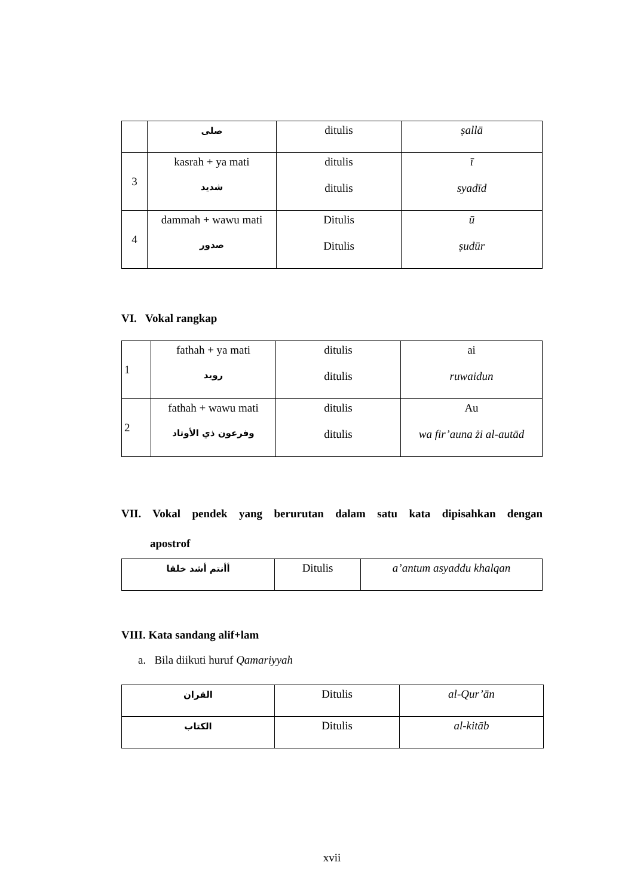| | صلى | ditulis | ṣallā |
| 3 | kasrah + ya mati شديد | ditulis ditulis | ī syadīd |
| 4 | dammah + wawu mati صدور | Ditulis Ditulis | ū ṣudūr |
VI. Vokal rangkap
| 1 | fathah + ya mati رويد | ditulis ditulis | ai ruwaidun |
| 2 | fathah + wawu mati وفرعون ذي الأوتاد | ditulis ditulis | Au wa fir’auna żi al-autād |
VII. Vokal pendek yang berurutan dalam satu kata dipisahkan dengan
apostrof
| أأنتم أشد خلقا | Ditulis | a’antum asyaddu khalqan |
VIII. Kata sandang alif+lam
a. Bila diikuti huruf Qamariyyah
| القران | Ditulis | al-Qur’ān |
| الكتاب | Ditulis | al-kitāb |
xvii